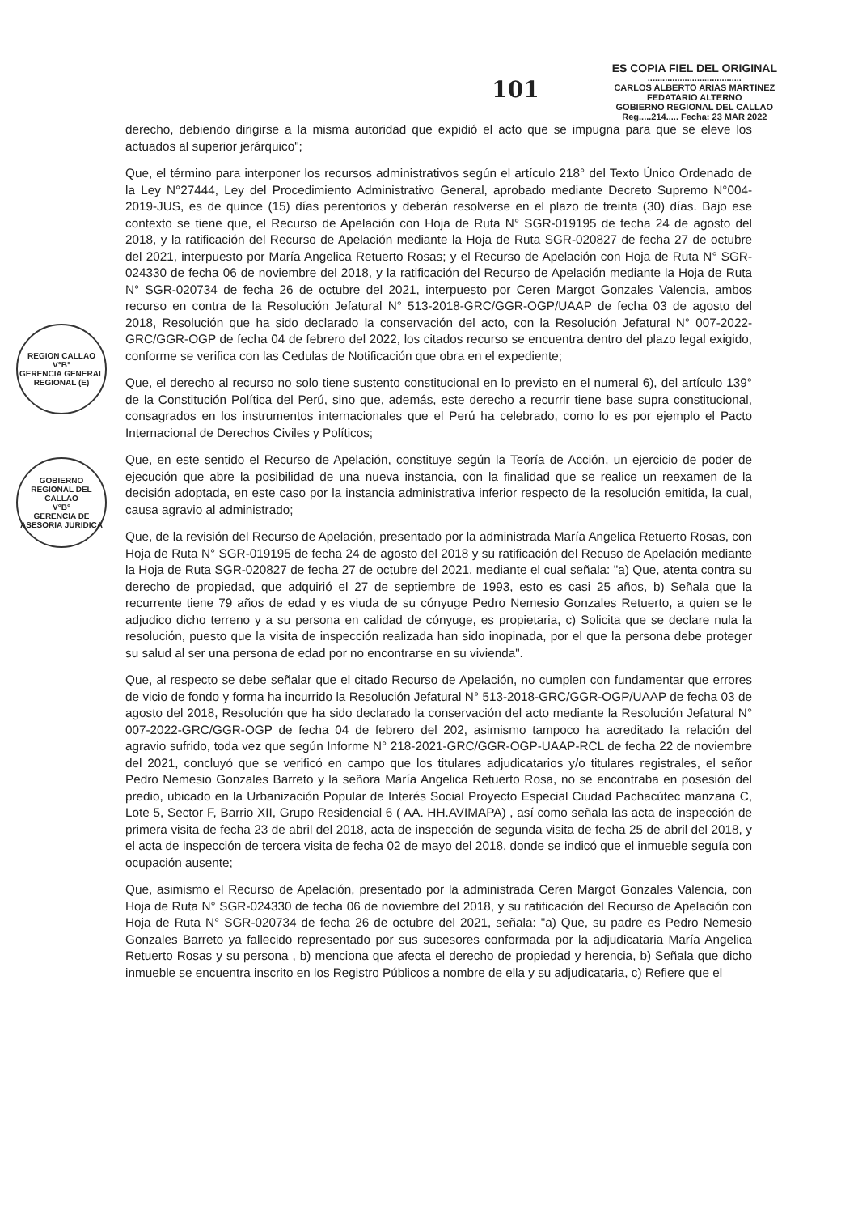101
ES COPIA FIEL DEL ORIGINAL
......................................
CARLOS ALBERTO ARIAS MARTINEZ
FEDATARIO ALTERNO
GOBIERNO REGIONAL DEL CALLAO
Reg.....214..... Fecha: 23 MAR 2022
REGION CALLAO
V°B°
GERENCIA GENERAL REGIONAL (E)
GOBIERNO REGIONAL DEL CALLAO
V°B°
GERENCIA DE ASESORIA JURIDICA
derecho, debiendo dirigirse a la misma autoridad que expidió el acto que se impugna para que se eleve los actuados al superior jerárquico";
Que, el término para interponer los recursos administrativos según el artículo 218° del Texto Único Ordenado de la Ley N°27444, Ley del Procedimiento Administrativo General, aprobado mediante Decreto Supremo N°004-2019-JUS, es de quince (15) días perentorios y deberán resolverse en el plazo de treinta (30) días. Bajo ese contexto se tiene que, el Recurso de Apelación con Hoja de Ruta N° SGR-019195 de fecha 24 de agosto del 2018, y la ratificación del Recurso de Apelación mediante la Hoja de Ruta SGR-020827 de fecha 27 de octubre del 2021, interpuesto por María Angelica Retuerto Rosas; y el Recurso de Apelación con Hoja de Ruta N° SGR-024330 de fecha 06 de noviembre del 2018, y la ratificación del Recurso de Apelación mediante la Hoja de Ruta N° SGR-020734 de fecha 26 de octubre del 2021, interpuesto por Ceren Margot Gonzales Valencia, ambos recurso en contra de la Resolución Jefatural N° 513-2018-GRC/GGR-OGP/UAAP de fecha 03 de agosto del 2018, Resolución que ha sido declarado la conservación del acto, con la Resolución Jefatural N° 007-2022-GRC/GGR-OGP de fecha 04 de febrero del 2022, los citados recurso se encuentra dentro del plazo legal exigido, conforme se verifica con las Cedulas de Notificación que obra en el expediente;
Que, el derecho al recurso no solo tiene sustento constitucional en lo previsto en el numeral 6), del artículo 139° de la Constitución Política del Perú, sino que, además, este derecho a recurrir tiene base supra constitucional, consagrados en los instrumentos internacionales que el Perú ha celebrado, como lo es por ejemplo el Pacto Internacional de Derechos Civiles y Políticos;
Que, en este sentido el Recurso de Apelación, constituye según la Teoría de Acción, un ejercicio de poder de ejecución que abre la posibilidad de una nueva instancia, con la finalidad que se realice un reexamen de la decisión adoptada, en este caso por la instancia administrativa inferior respecto de la resolución emitida, la cual, causa agravio al administrado;
Que, de la revisión del Recurso de Apelación, presentado por la administrada María Angelica Retuerto Rosas, con Hoja de Ruta N° SGR-019195 de fecha 24 de agosto del 2018 y su ratificación del Recuso de Apelación mediante la Hoja de Ruta SGR-020827 de fecha 27 de octubre del 2021, mediante el cual señala: "a) Que, atenta contra su derecho de propiedad, que adquirió el 27 de septiembre de 1993, esto es casi 25 años, b) Señala que la recurrente tiene 79 años de edad y es viuda de su cónyuge Pedro Nemesio Gonzales Retuerto, a quien se le adjudico dicho terreno y a su persona en calidad de cónyuge, es propietaria, c) Solicita que se declare nula la resolución, puesto que la visita de inspección realizada han sido inopinada, por el que la persona debe proteger su salud al ser una persona de edad por no encontrarse en su vivienda".
Que, al respecto se debe señalar que el citado Recurso de Apelación, no cumplen con fundamentar que errores de vicio de fondo y forma ha incurrido la Resolución Jefatural N° 513-2018-GRC/GGR-OGP/UAAP de fecha 03 de agosto del 2018, Resolución que ha sido declarado la conservación del acto mediante la Resolución Jefatural N° 007-2022-GRC/GGR-OGP de fecha 04 de febrero del 202, asimismo tampoco ha acreditado la relación del agravio sufrido, toda vez que según Informe N° 218-2021-GRC/GGR-OGP-UAAP-RCL de fecha 22 de noviembre del 2021, concluyó que se verificó en campo que los titulares adjudicatarios y/o titulares registrales, el señor Pedro Nemesio Gonzales Barreto y la señora María Angelica Retuerto Rosa, no se encontraba en posesión del predio, ubicado en la Urbanización Popular de Interés Social Proyecto Especial Ciudad Pachacútec manzana C, Lote 5, Sector F, Barrio XII, Grupo Residencial 6 ( AA. HH.AVIMAPA) , así como señala las acta de inspección de primera visita de fecha 23 de abril del 2018, acta de inspección de segunda visita de fecha 25 de abril del 2018, y el acta de inspección de tercera visita de fecha 02 de mayo del 2018, donde se indicó que el inmueble seguía con ocupación ausente;
Que, asimismo el Recurso de Apelación, presentado por la administrada Ceren Margot Gonzales Valencia, con Hoja de Ruta N° SGR-024330 de fecha 06 de noviembre del 2018, y su ratificación del Recurso de Apelación con Hoja de Ruta N° SGR-020734 de fecha 26 de octubre del 2021, señala: "a) Que, su padre es Pedro Nemesio Gonzales Barreto ya fallecido representado por sus sucesores conformada por la adjudicataria María Angelica Retuerto Rosas y su persona , b) menciona que afecta el derecho de propiedad y herencia, b) Señala que dicho inmueble se encuentra inscrito en los Registro Públicos a nombre de ella y su adjudicataria, c) Refiere que el